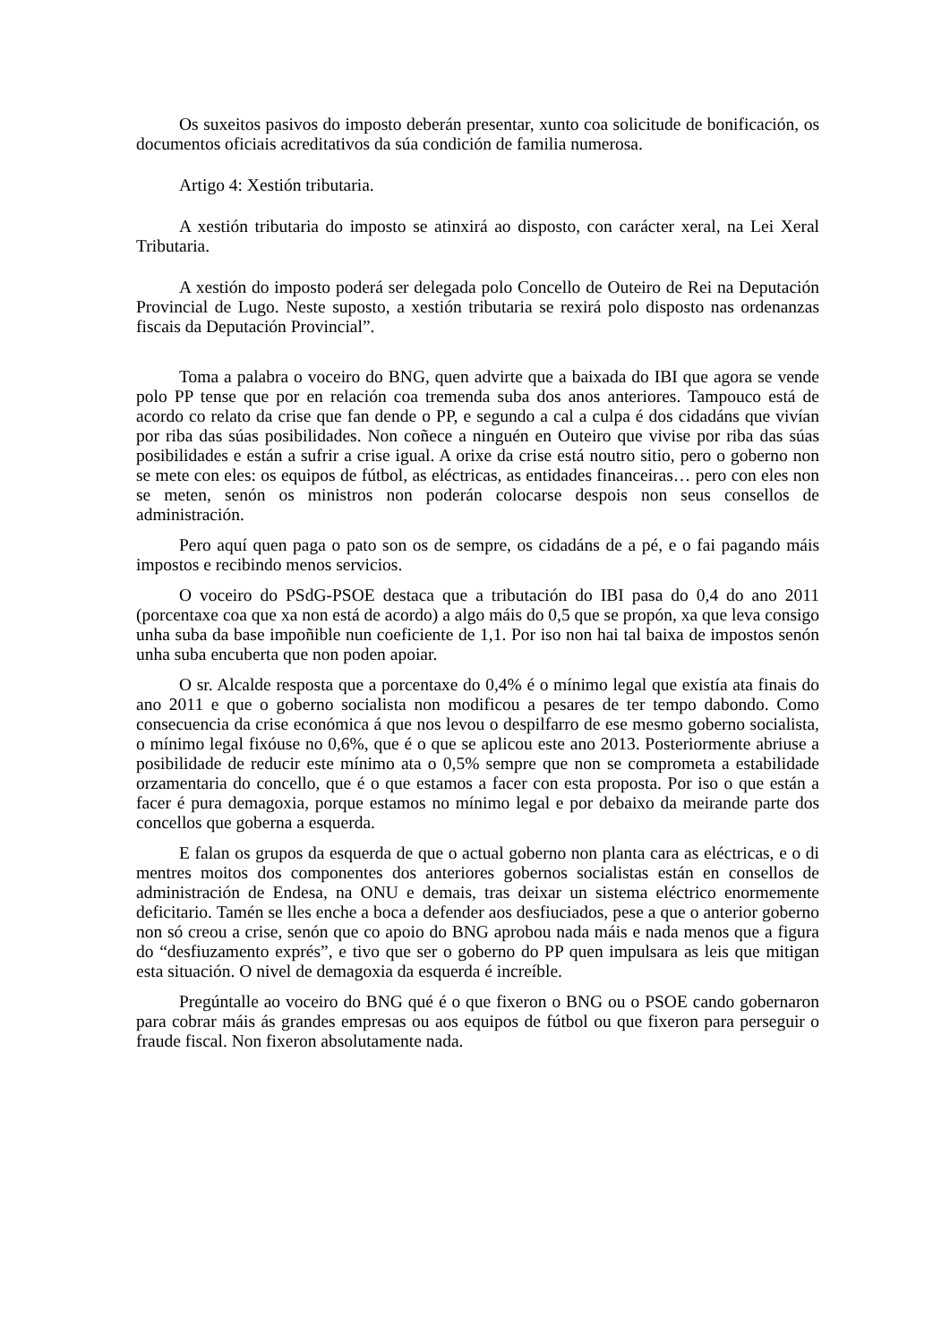Os suxeitos pasivos do imposto deberán presentar, xunto coa solicitude de bonificación, os documentos oficiais acreditativos da súa condición de familia numerosa.
Artigo 4: Xestión tributaria.
A xestión tributaria do imposto se atinxirá ao disposto, con carácter xeral, na Lei Xeral Tributaria.
A xestión do imposto poderá ser delegada polo Concello de Outeiro de Rei na Deputación Provincial de Lugo. Neste suposto, a xestión tributaria se rexirá polo disposto nas ordenanzas fiscais da Deputación Provincial”.
Toma a palabra o voceiro do BNG, quen advirte que a baixada do IBI que agora se vende polo PP tense que por en relación coa tremenda suba dos anos anteriores. Tampouco está de acordo co relato da crise que fan dende o PP, e segundo a cal a culpa é dos cidadáns que vivían por riba das súas posibilidades. Non coñece a ninguén en Outeiro que vivise por riba das súas posibilidades e están a sufrir a crise igual. A orixe da crise está noutro sitio, pero o goberno non se mete con eles: os equipos de fútbol, as eléctricas, as entidades financeiras… pero con eles non se meten, senón os ministros non poderán colocarse despois non seus consellos de administración.
Pero aquí quen paga o pato son os de sempre, os cidadáns de a pé, e o fai pagando máis impostos e recibindo menos servicios.
O voceiro do PSdG-PSOE destaca que a tributación do IBI pasa do 0,4 do ano 2011 (porcentaxe coa que xa non está de acordo) a algo máis do 0,5 que se propón, xa que leva consigo unha suba da base impoñible nun coeficiente de 1,1. Por iso non hai tal baixa de impostos senón unha suba encuberta que non poden apoiar.
O sr. Alcalde resposta que a porcentaxe do 0,4% é o mínimo legal que existía ata finais do ano 2011 e que o goberno socialista non modificou a pesares de ter tempo dabondo. Como consecuencia da crise económica á que nos levou o despilfarro de ese mesmo goberno socialista, o mínimo legal fixóuse no 0,6%, que é o que se aplicou este ano 2013. Posteriormente abriuse a posibilidade de reducir este mínimo ata o 0,5% sempre que non se comprometa a estabilidade orzamentaria do concello, que é o que estamos a facer con esta proposta. Por iso o que están a facer é pura demagoxia, porque estamos no mínimo legal e por debaixo da meirande parte dos concellos que goberna a esquerda.
E falan os grupos da esquerda de que o actual goberno non planta cara as eléctricas, e o di mentres moitos dos componentes dos anteriores gobernos socialistas están en consellos de administración de Endesa, na ONU e demais, tras deixar un sistema eléctrico enormemente deficitario. Tamén se lles enche a boca a defender aos desfiuciados, pese a que o anterior goberno non só creou a crise, senón que co apoio do BNG aprobou nada máis e nada menos que a figura do “desfiuzamento exprés”, e tivo que ser o goberno do PP quen impulsara as leis que mitigan esta situación. O nivel de demagoxia da esquerda é increíble.
Pregúntalle ao voceiro do BNG qué é o que fixeron o BNG ou o PSOE cando gobernaron para cobrar máis ás grandes empresas ou aos equipos de fútbol ou que fixeron para perseguir o fraude fiscal. Non fixeron absolutamente nada.